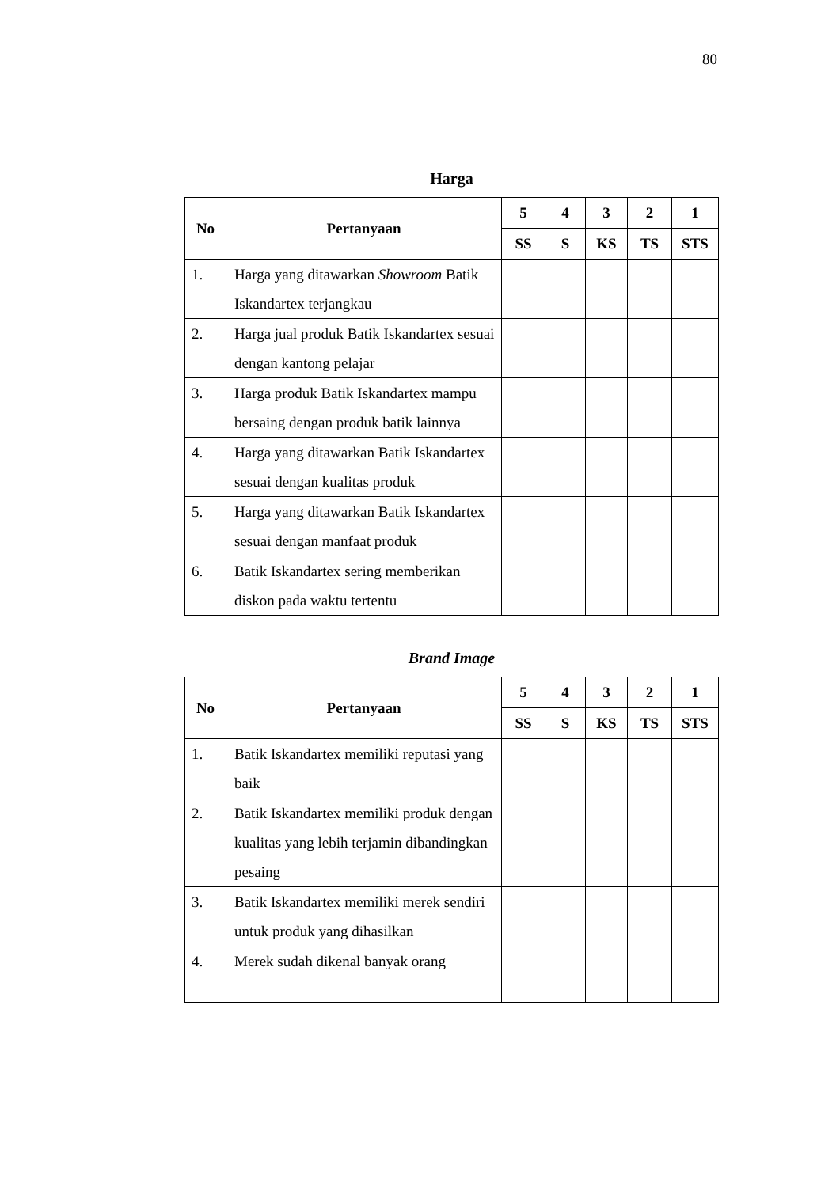80
Harga
| No | Pertanyaan | 5 | 4 | 3 | 2 | 1 |
| --- | --- | --- | --- | --- | --- | --- |
| | | SS | S | KS | TS | STS |
| 1. | Harga yang ditawarkan Showroom Batik Iskandartex terjangkau | | | | | |
| 2. | Harga jual produk Batik Iskandartex sesuai dengan kantong pelajar | | | | | |
| 3. | Harga produk Batik Iskandartex mampu bersaing dengan produk batik lainnya | | | | | |
| 4. | Harga yang ditawarkan Batik Iskandartex sesuai dengan kualitas produk | | | | | |
| 5. | Harga yang ditawarkan Batik Iskandartex sesuai dengan manfaat produk | | | | | |
| 6. | Batik Iskandartex sering memberikan diskon pada waktu tertentu | | | | | |
Brand Image
| No | Pertanyaan | 5 | 4 | 3 | 2 | 1 |
| --- | --- | --- | --- | --- | --- | --- |
| | | SS | S | KS | TS | STS |
| 1. | Batik Iskandartex memiliki reputasi yang baik | | | | | |
| 2. | Batik Iskandartex memiliki produk dengan kualitas yang lebih terjamin dibandingkan pesaing | | | | | |
| 3. | Batik Iskandartex memiliki merek sendiri untuk produk yang dihasilkan | | | | | |
| 4. | Merek sudah dikenal banyak orang | | | | | |